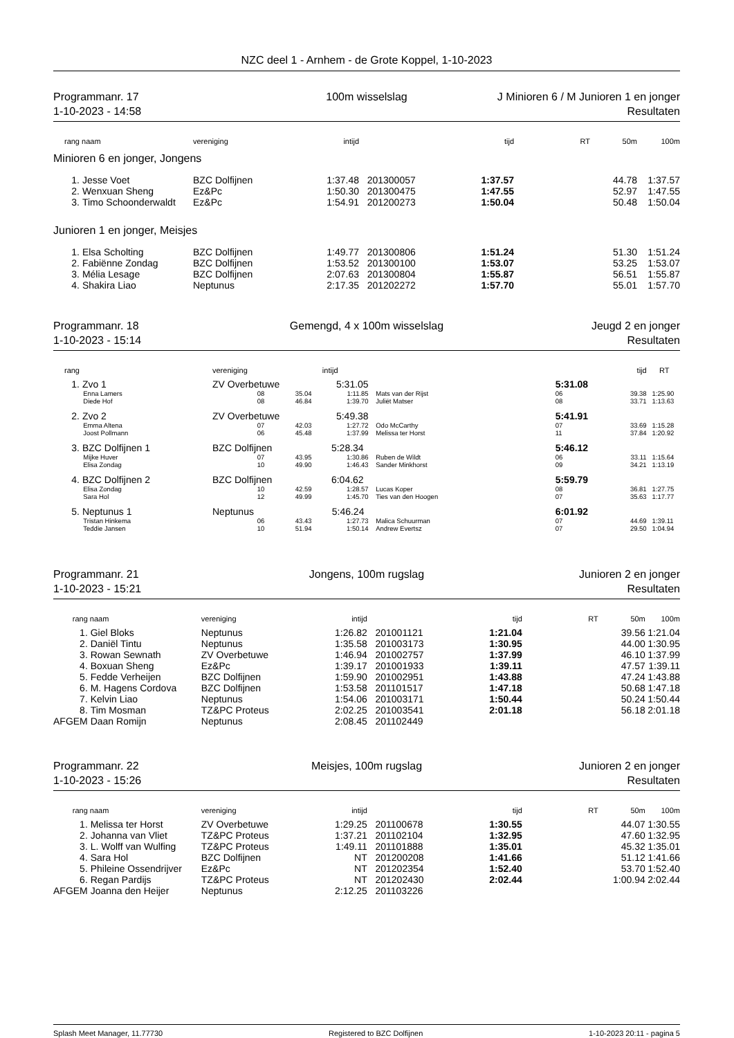NZC deel 1 - Arnhem - de Grote Koppel, 1-10-2023
Programmanr. 17
1-10-2023 - 14:58
100m wisselslag
J Minioren 6 / M Junioren 1 en jonger
Resultaten
| rang | naam | vereniging | intijd | | tijd | RT | 50m | 100m |
| --- | --- | --- | --- | --- | --- | --- | --- | --- |
| Minioren 6 en jonger, Jongens | | | | | | | | |
| 1. | Jesse Voet | BZC Dolfijnen | 1:37.48 | 201300057 | 1:37.57 | | 44.78 | 1:37.57 |
| 2. | Wenxuan Sheng | Ez&Pc | 1:50.30 | 201300475 | 1:47.55 | | 52.97 | 1:47.55 |
| 3. | Timo Schoonderwaldt | Ez&Pc | 1:54.91 | 201200273 | 1:50.04 | | 50.48 | 1:50.04 |
| Junioren 1 en jonger, Meisjes | | | | | | | | |
| 1. | Elsa Scholting | BZC Dolfijnen | 1:49.77 | 201300806 | 1:51.24 | | 51.30 | 1:51.24 |
| 2. | Fabiënne Zondag | BZC Dolfijnen | 1:53.52 | 201300100 | 1:53.07 | | 53.25 | 1:53.07 |
| 3. | Mélia Lesage | BZC Dolfijnen | 2:07.63 | 201300804 | 1:55.87 | | 56.51 | 1:55.87 |
| 4. | Shakira Liao | Neptunus | 2:17.35 | 201202272 | 1:57.70 | | 55.01 | 1:57.70 |
Programmanr. 18
1-10-2023 - 15:14
Gemengd, 4 x 100m wisselslag
Jeugd 2 en jonger
Resultaten
| rang | | vereniging | | intijd | | tijd | | RT |
| --- | --- | --- | --- | --- | --- | --- | --- | --- |
| 1. | Zvo 1 | ZV Overbetuwe 5:31.05 | | | | 5:31.08 | | |
| | Enna Lamers | 08 | 35.04 | 1:11.85 | Mats van der Rijst | 06 | 39.38 | 1:25.90 |
| | Diede Hof | 08 | 46.84 | 1:39.70 | Juliët Matser | 08 | 33.71 | 1:13.63 |
| 2. | Zvo 2 | ZV Overbetuwe 5:49.38 | | | | 5:41.91 | | |
| | Emma Altena | 07 | 42.03 | 1:27.72 | Odo McCarthy | 07 | 33.69 | 1:15.28 |
| | Joost Pollmann | 06 | 45.48 | 1:37.99 | Melissa ter Horst | 11 | 37.84 | 1:20.92 |
| 3. | BZC Dolfijnen 1 | BZC Dolfijnen 5:28.34 | | | | 5:46.12 | | |
| | Mijke Huver | 07 | 43.95 | 1:30.86 | Ruben de Wildt | 06 | 33.11 | 1:15.64 |
| | Elisa Zondag | 10 | 49.90 | 1:46.43 | Sander Minkhorst | 09 | 34.21 | 1:13.19 |
| 4. | BZC Dolfijnen 2 | BZC Dolfijnen 6:04.62 | | | | 5:59.79 | | |
| | Elisa Zondag | 10 | 42.59 | 1:28.57 | Lucas Koper | 08 | 36.81 | 1:27.75 |
| | Sara Hol | 12 | 49.99 | 1:45.70 | Ties van den Hoogen | 07 | 35.63 | 1:17.77 |
| 5. | Neptunus 1 | Neptunus 5:46.24 | | | | 6:01.92 | | |
| | Tristan Hinkema | 06 | 43.43 | 1:27.73 | Malica Schuurman | 07 | 44.69 | 1:39.11 |
| | Teddie Jansen | 10 | 51.94 | 1:50.14 | Andrew Evertsz | 07 | 29.50 | 1:04.94 |
Programmanr. 21
1-10-2023 - 15:21
Jongens, 100m rugslag
Junioren 2 en jonger
Resultaten
| rang | naam | vereniging | intijd | | tijd | RT | 50m | 100m |
| --- | --- | --- | --- | --- | --- | --- | --- | --- |
| 1. | Giel Bloks | Neptunus | 1:26.82 | 201001121 | 1:21.04 | | 39.56 | 1:21.04 |
| 2. | Daniël Tintu | Neptunus | 1:35.58 | 201003173 | 1:30.95 | | 44.00 | 1:30.95 |
| 3. | Rowan Sewnath | ZV Overbetuwe | 1:46.94 | 201002757 | 1:37.99 | | 46.10 | 1:37.99 |
| 4. | Boxuan Sheng | Ez&Pc | 1:39.17 | 201001933 | 1:39.11 | | 47.57 | 1:39.11 |
| 5. | Fedde Verheijen | BZC Dolfijnen | 1:59.90 | 201002951 | 1:43.88 | | 47.24 | 1:43.88 |
| 6. | M. Hagens Cordova | BZC Dolfijnen | 1:53.58 | 201101517 | 1:47.18 | | 50.68 | 1:47.18 |
| 7. | Kelvin Liao | Neptunus | 1:54.06 | 201003171 | 1:50.44 | | 50.24 | 1:50.44 |
| 8. | Tim Mosman | TZ&PC Proteus | 2:02.25 | 201003541 | 2:01.18 | | 56.18 | 2:01.18 |
| AFGEM | Daan Romijn | Neptunus | 2:08.45 | 201102449 | | | | |
Programmanr. 22
1-10-2023 - 15:26
Meisjes, 100m rugslag
Junioren 2 en jonger
Resultaten
| rang | naam | vereniging | intijd | | tijd | RT | 50m | 100m |
| --- | --- | --- | --- | --- | --- | --- | --- | --- |
| 1. | Melissa ter Horst | ZV Overbetuwe | 1:29.25 | 201100678 | 1:30.55 | | 44.07 | 1:30.55 |
| 2. | Johanna van Vliet | TZ&PC Proteus | 1:37.21 | 201102104 | 1:32.95 | | 47.60 | 1:32.95 |
| 3. | L. Wolff van Wulfing | TZ&PC Proteus | 1:49.11 | 201101888 | 1:35.01 | | 45.32 | 1:35.01 |
| 4. | Sara Hol | BZC Dolfijnen | NT | 201200208 | 1:41.66 | | 51.12 | 1:41.66 |
| 5. | Phileine Ossendrijver | Ez&Pc | NT | 201202354 | 1:52.40 | | 53.70 | 1:52.40 |
| 6. | Regan Pardijs | TZ&PC Proteus | NT | 201202430 | 2:02.44 | | 1:00.94 | 2:02.44 |
| AFGEM | Joanna den Heijer | Neptunus | 2:12.25 | 201103226 | | | | |
Splash Meet Manager, 11.77730 Registered to BZC Dolfijnen 1-10-2023 20:11 - pagina 5